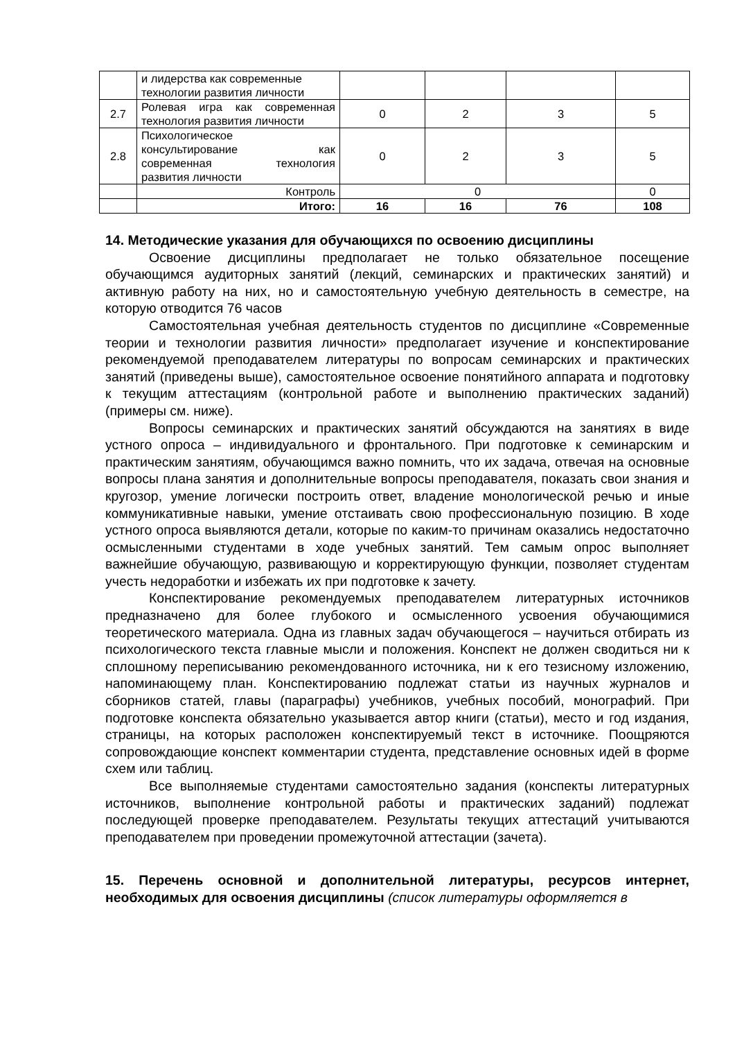| | и лидерства как современные технологии развития личности | | | | |
| 2.7 | Ролевая игра как современная технология развития личности | 0 | 2 | 3 | 5 |
| 2.8 | Психологическое консультирование как современная технология развития личности | 0 | 2 | 3 | 5 |
| | Контроль | 0 | | | 0 |
| | Итого: | 16 | 16 | 76 | 108 |
14. Методические указания для обучающихся по освоению дисциплины
Освоение дисциплины предполагает не только обязательное посещение обучающимся аудиторных занятий (лекций, семинарских и практических занятий) и активную работу на них, но и самостоятельную учебную деятельность в семестре, на которую отводится 76 часов
Самостоятельная учебная деятельность студентов по дисциплине «Современные теории и технологии развития личности» предполагает изучение и конспектирование рекомендуемой преподавателем литературы по вопросам семинарских и практических занятий (приведены выше), самостоятельное освоение понятийного аппарата и подготовку к текущим аттестациям (контрольной работе и выполнению практических заданий) (примеры см. ниже).
Вопросы семинарских и практических занятий обсуждаются на занятиях в виде устного опроса – индивидуального и фронтального. При подготовке к семинарским и практическим занятиям, обучающимся важно помнить, что их задача, отвечая на основные вопросы плана занятия и дополнительные вопросы преподавателя, показать свои знания и кругозор, умение логически построить ответ, владение монологической речью и иные коммуникативные навыки, умение отстаивать свою профессиональную позицию. В ходе устного опроса выявляются детали, которые по каким-то причинам оказались недостаточно осмысленными студентами в ходе учебных занятий. Тем самым опрос выполняет важнейшие обучающую, развивающую и корректирующую функции, позволяет студентам учесть недоработки и избежать их при подготовке к зачету.
Конспектирование рекомендуемых преподавателем литературных источников предназначено для более глубокого и осмысленного усвоения обучающимися теоретического материала. Одна из главных задач обучающегося – научиться отбирать из психологического текста главные мысли и положения. Конспект не должен сводиться ни к сплошному переписыванию рекомендованного источника, ни к его тезисному изложению, напоминающему план. Конспектированию подлежат статьи из научных журналов и сборников статей, главы (параграфы) учебников, учебных пособий, монографий. При подготовке конспекта обязательно указывается автор книги (статьи), место и год издания, страницы, на которых расположен конспектируемый текст в источнике. Поощряются сопровождающие конспект комментарии студента, представление основных идей в форме схем или таблиц.
Все выполняемые студентами самостоятельно задания (конспекты литературных источников, выполнение контрольной работы и практических заданий) подлежат последующей проверке преподавателем. Результаты текущих аттестаций учитываются преподавателем при проведении промежуточной аттестации (зачета).
15. Перечень основной и дополнительной литературы, ресурсов интернет, необходимых для освоения дисциплины (список литературы оформляется в